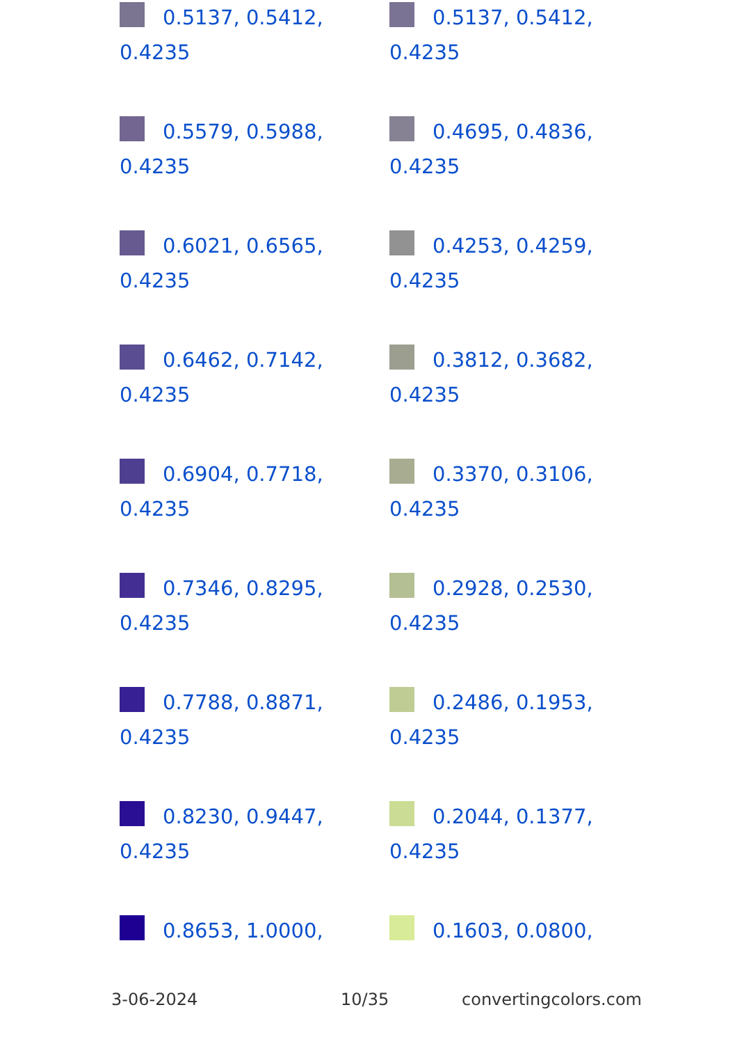0.5137, 0.5412, 0.4235
0.5137, 0.5412, 0.4235
0.5579, 0.5988, 0.4235
0.4695, 0.4836, 0.4235
0.6021, 0.6565, 0.4235
0.4253, 0.4259, 0.4235
0.6462, 0.7142, 0.4235
0.3812, 0.3682, 0.4235
0.6904, 0.7718, 0.4235
0.3370, 0.3106, 0.4235
0.7346, 0.8295, 0.4235
0.2928, 0.2530, 0.4235
0.7788, 0.8871, 0.4235
0.2486, 0.1953, 0.4235
0.8230, 0.9447, 0.4235
0.2044, 0.1377, 0.4235
0.8653, 1.0000, 0.1603, 0.0800,
3-06-2024 10/35 convertingcolors.com